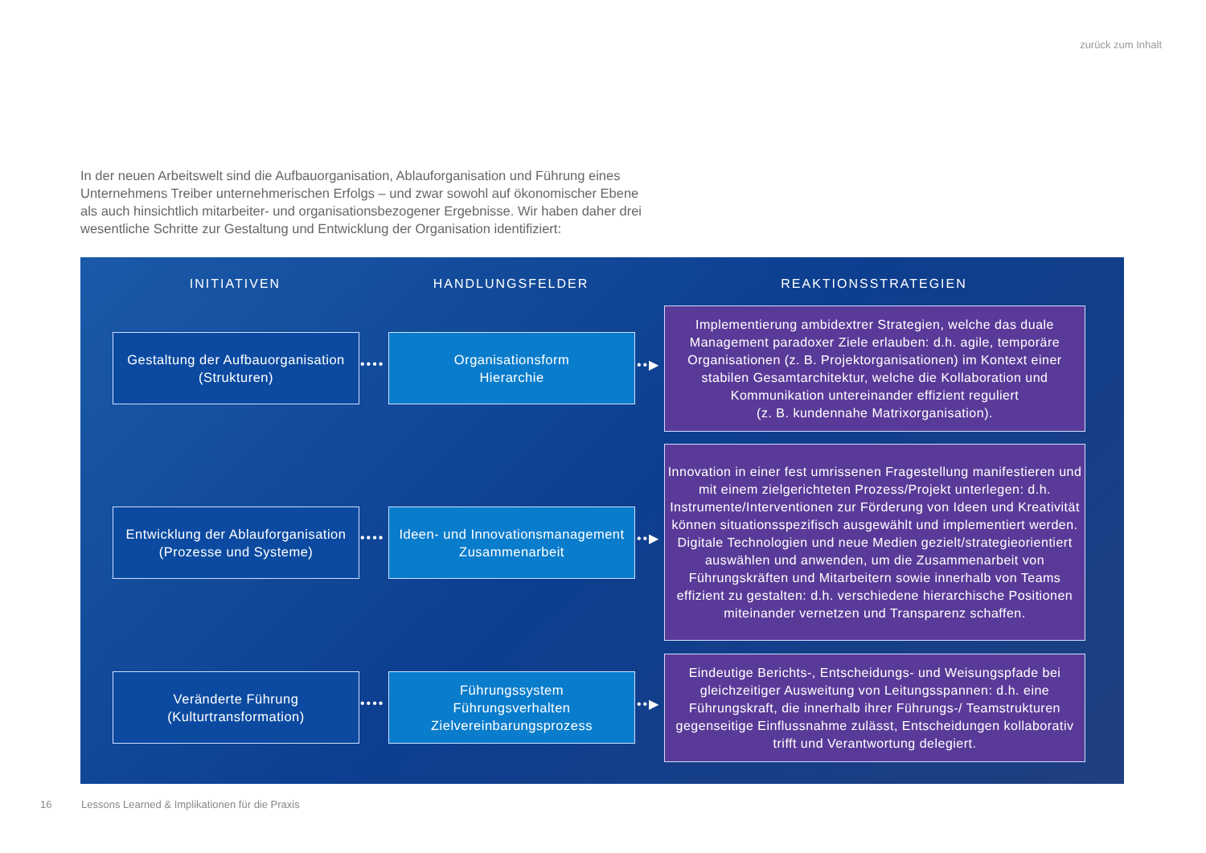zurück zum Inhalt
In der neuen Arbeitswelt sind die Aufbauorganisation, Ablauforganisation und Führung eines Unternehmens Treiber unternehmerischen Erfolgs – und zwar sowohl auf ökonomischer Ebene als auch hinsichtlich mitarbeiter- und organisationsbezogener Ergebnisse. Wir haben daher drei wesentliche Schritte zur Gestaltung und Entwicklung der Organisation identifiziert:
INITIATIVEN HANDLUNGSFELDER REAKTIONSSTRATEGIEN
Gestaltung der Aufbauorganisation
(Strukturen)
••••
Organisationsform
Hierarchie
••▶
Implementierung ambidextrer Strategien, welche das duale Management paradoxer Ziele erlauben: d.h. agile, temporäre Organisationen (z. B. Projektorganisationen) im Kontext einer stabilen Gesamtarchitektur, welche die Kollaboration und Kommunikation untereinander effizient reguliert
(z. B. kundennahe Matrixorganisation).
Entwicklung der Ablauforganisation
(Prozesse und Systeme)
••••
Ideen- und Innovationsmanagement
Zusammenarbeit
••▶
Innovation in einer fest umrissenen Fragestellung manifestieren und mit einem zielgerichteten Prozess/Projekt unterlegen: d.h. Instrumente/Interventionen zur Förderung von Ideen und Kreativität können situationsspezifisch ausgewählt und implementiert werden. Digitale Technologien und neue Medien gezielt/strategieorientiert auswählen und anwenden, um die Zusammenarbeit von Führungskräften und Mitarbeitern sowie innerhalb von Teams effizient zu gestalten: d.h. verschiedene hierarchische Positionen miteinander vernetzen und Transparenz schaffen.
Veränderte Führung
(Kulturtransformation)
••••
Führungssystem
Führungsverhalten
Zielvereinbarungsprozess
••▶
Eindeutige Berichts-, Entscheidungs- und Weisungspfade bei gleichzeitiger Ausweitung von Leitungsspannen: d.h. eine Führungskraft, die innerhalb ihrer Führungs-/ Teamstrukturen gegenseitige Einflussnahme zulässt, Entscheidungen kollaborativ trifft und Verantwortung delegiert.
16
Lessons Learned & Implikationen für die Praxis